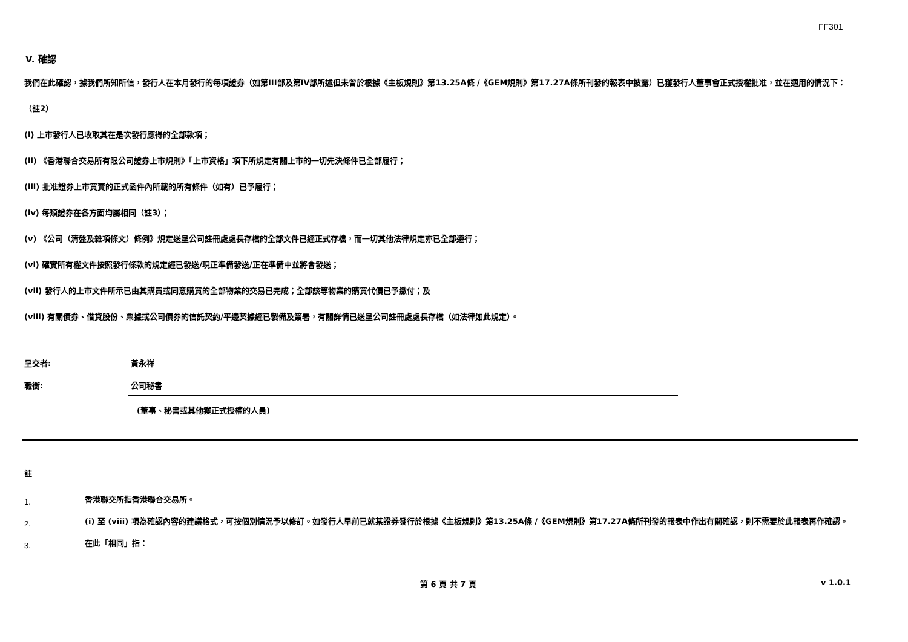FF301
V. 確認
我們在此確認，據我們所知所信，發行人在本月發行的每項證券（如第III部及第IV部所述但未曾於根據《主板規則》第13.25A條 /《GEM規則》第17.27A條所刊發的報表中披露）已獲發行人董事會正式授權批准，並在適用的情況下：
（註2）
(i) 上市發行人已收取其在是次發行應得的全部款項；
(ii) 《香港聯合交易所有限公司證券上市規則》「上市資格」項下所規定有關上市的一切先決條件已全部履行；
(iii) 批准證券上市買賣的正式函件內所載的所有條件（如有）已予履行；
(iv) 每類證券在各方面均屬相同（註3）；
(v) 《公司（清盤及雜項條文）條例》規定送呈公司註冊處處長存檔的全部文件已經正式存檔，而一切其他法律規定亦已全部遵行；
(vi) 確實所有權文件按照發行條款的規定經已發送/現正準備發送/正在準備中並將會發送；
(vii) 發行人的上市文件所示已由其購買或同意購買的全部物業的交易已完成；全部該等物業的購買代價已予繳付；及
(viii) 有關債券、借貸股份、票據或公司債券的信託契約/平邊契據經已製備及簽署，有關詳情已送呈公司註冊處處長存檔（如法律如此規定）。
呈交者:
黃永祥
職銜:
公司秘書
(董事、秘書或其他獲正式授權的人員)
註
1.
香港聯交所指香港聯合交易所。
2.
(i) 至 (viii) 項為確認內容的建議格式，可按個別情況予以修訂。如發行人早前已就某證券發行於根據《主板規則》第13.25A條 /《GEM規則》第17.27A條所刊發的報表中作出有關確認，則不需要於此報表再作確認。
3.
在此「相同」指：
第 6 頁 共 7 頁 v 1.0.1